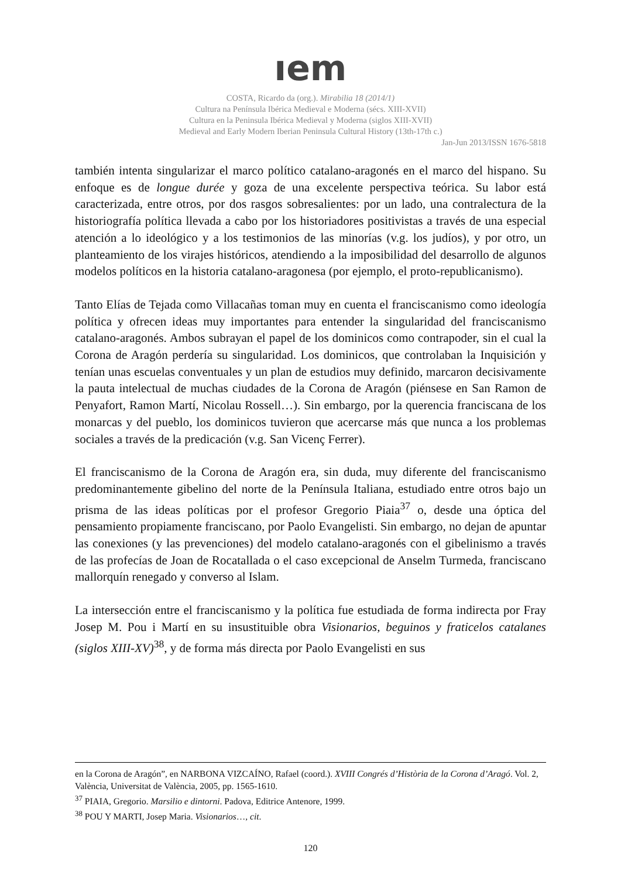ıem
COSTA, Ricardo da (org.). Mirabilia 18 (2014/1)
Cultura na Península Ibérica Medieval e Moderna (sécs. XIII-XVII)
Cultura en la Peninsula Ibérica Medieval y Moderna (siglos XIII-XVII)
Medieval and Early Modern Iberian Peninsula Cultural History (13th-17th c.)
Jan-Jun 2013/ISSN 1676-5818
también intenta singularizar el marco político catalano-aragonés en el marco del hispano. Su enfoque es de longue durée y goza de una excelente perspectiva teórica. Su labor está caracterizada, entre otros, por dos rasgos sobresalientes: por un lado, una contralectura de la historiografía política llevada a cabo por los historiadores positivistas a través de una especial atención a lo ideológico y a los testimonios de las minorías (v.g. los judíos), y por otro, un planteamiento de los virajes históricos, atendiendo a la imposibilidad del desarrollo de algunos modelos políticos en la historia catalano-aragonesa (por ejemplo, el proto-republicanismo).
Tanto Elías de Tejada como Villacañas toman muy en cuenta el franciscanismo como ideología política y ofrecen ideas muy importantes para entender la singularidad del franciscanismo catalano-aragonés. Ambos subrayan el papel de los dominicos como contrapoder, sin el cual la Corona de Aragón perdería su singularidad. Los dominicos, que controlaban la Inquisición y tenían unas escuelas conventuales y un plan de estudios muy definido, marcaron decisivamente la pauta intelectual de muchas ciudades de la Corona de Aragón (piénsese en San Ramon de Penyafort, Ramon Martí, Nicolau Rossell…). Sin embargo, por la querencia franciscana de los monarcas y del pueblo, los dominicos tuvieron que acercarse más que nunca a los problemas sociales a través de la predicación (v.g. San Vicenç Ferrer).
El franciscanismo de la Corona de Aragón era, sin duda, muy diferente del franciscanismo predominantemente gibelino del norte de la Península Italiana, estudiado entre otros bajo un prisma de las ideas políticas por el profesor Gregorio Piaia<sup>37</sup> o, desde una óptica del pensamiento propiamente franciscano, por Paolo Evangelisti. Sin embargo, no dejan de apuntar las conexiones (y las prevenciones) del modelo catalano-aragonés con el gibelinismo a través de las profecías de Joan de Rocatallada o el caso excepcional de Anselm Turmeda, franciscano mallorquín renegado y converso al Islam.
La intersección entre el franciscanismo y la política fue estudiada de forma indirecta por Fray Josep M. Pou i Martí en su insustituible obra Visionarios, beguinos y fraticelos catalanes (siglos XIII-XV)<sup>38</sup>, y de forma más directa por Paolo Evangelisti en sus
en la Corona de Aragón”, en NARBONA VIZCAÍNO, Rafael (coord.). XVIII Congrés d’Història de la Corona d’Aragó. Vol. 2, València, Universitat de València, 2005, pp. 1565-1610.
<sup>37</sup> PIAIA, Gregorio. Marsilio e dintorni. Padova, Editrice Antenore, 1999.
<sup>38</sup> POU Y MARTI, Josep Maria. Visionarios…, cit.
120